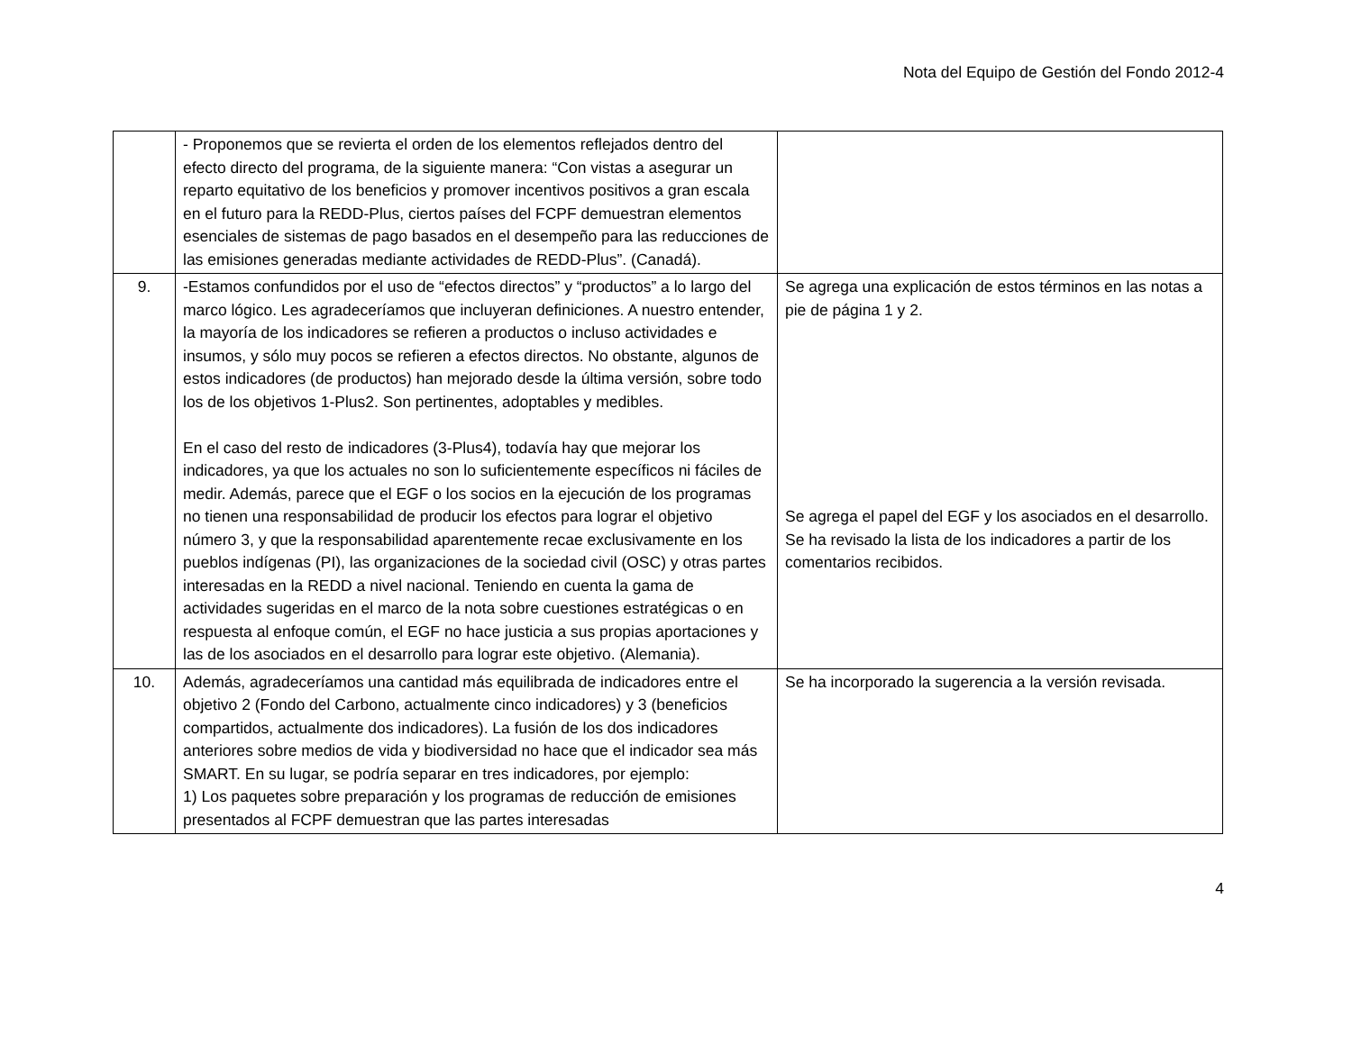Nota del Equipo de Gestión del Fondo 2012-4
| | - Proponemos que se revierta el orden de los elementos reflejados dentro del efecto directo del programa, de la siguiente manera: “Con vistas a asegurar un reparto equitativo de los beneficios y promover incentivos positivos a gran escala en el futuro para la REDD-Plus, ciertos países del FCPF demuestran elementos esenciales de sistemas de pago basados en el desempeño para las reducciones de las emisiones generadas mediante actividades de REDD-Plus”. (Canadá). | |
| 9. | -Estamos confundidos por el uso de “efectos directos” y “productos” a lo largo del marco lógico. Les agradeceríamos que incluyeran definiciones. A nuestro entender, la mayoría de los indicadores se refieren a productos o incluso actividades e insumos, y sólo muy pocos se refieren a efectos directos. No obstante, algunos de estos indicadores (de productos) han mejorado desde la última versión, sobre todo los de los objetivos 1-Plus2. Son pertinentes, adoptables y medibles. En el caso del resto de indicadores (3-Plus4), todavía hay que mejorar los indicadores, ya que los actuales no son lo suficientemente específicos ni fáciles de medir. Además, parece que el EGF o los socios en la ejecución de los programas no tienen una responsabilidad de producir los efectos para lograr el objetivo número 3, y que la responsabilidad aparentemente recae exclusivamente en los pueblos indígenas (PI), las organizaciones de la sociedad civil (OSC) y otras partes interesadas en la REDD a nivel nacional. Teniendo en cuenta la gama de actividades sugeridas en el marco de la nota sobre cuestiones estratégicas o en respuesta al enfoque común, el EGF no hace justicia a sus propias aportaciones y las de los asociados en el desarrollo para lograr este objetivo. (Alemania). | Se agrega una explicación de estos términos en las notas a pie de página 1 y 2. Se agrega el papel del EGF y los asociados en el desarrollo. Se ha revisado la lista de los indicadores a partir de los comentarios recibidos. |
| 10. | Además, agradeceríamos una cantidad más equilibrada de indicadores entre el objetivo 2 (Fondo del Carbono, actualmente cinco indicadores) y 3 (beneficios compartidos, actualmente dos indicadores). La fusión de los dos indicadores anteriores sobre medios de vida y biodiversidad no hace que el indicador sea más SMART. En su lugar, se podría separar en tres indicadores, por ejemplo: 1) Los paquetes sobre preparación y los programas de reducción de emisiones presentados al FCPF demuestran que las partes interesadas | Se ha incorporado la sugerencia a la versión revisada. |
4